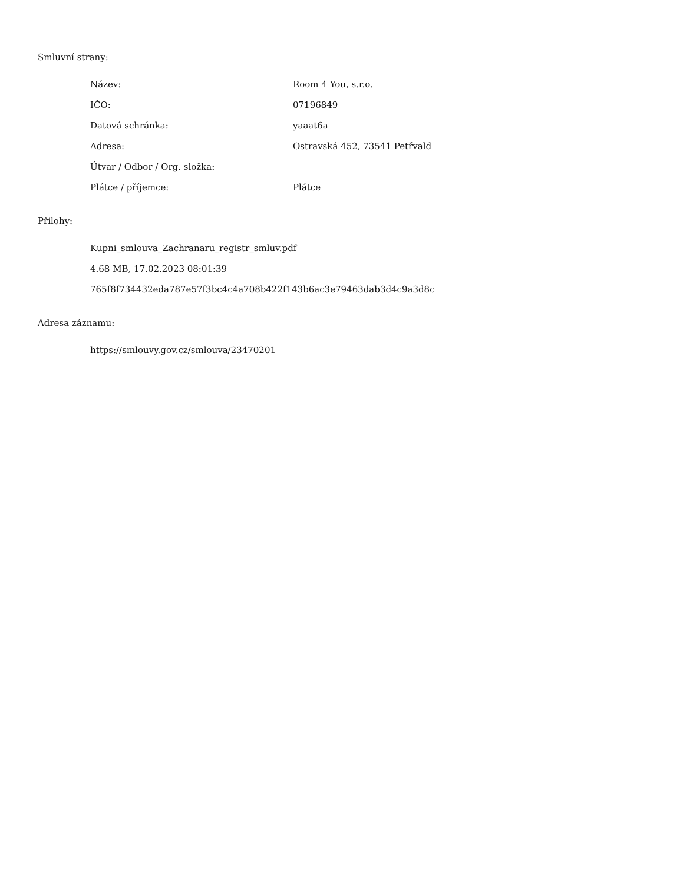Smluvní strany:
| Název: | Room 4 You, s.r.o. |
| IČO: | 07196849 |
| Datová schránka: | yaaat6a |
| Adresa: | Ostravská 452, 73541 Petřvald |
| Útvar / Odbor / Org. složka: | |
| Plátce / příjemce: | Plátce |
Přílohy:
Kupni_smlouva_Zachranaru_registr_smluv.pdf
4.68 MB, 17.02.2023 08:01:39
765f8f734432eda787e57f3bc4c4a708b422f143b6ac3e79463dab3d4c9a3d8c
Adresa záznamu:
https://smlouvy.gov.cz/smlouva/23470201